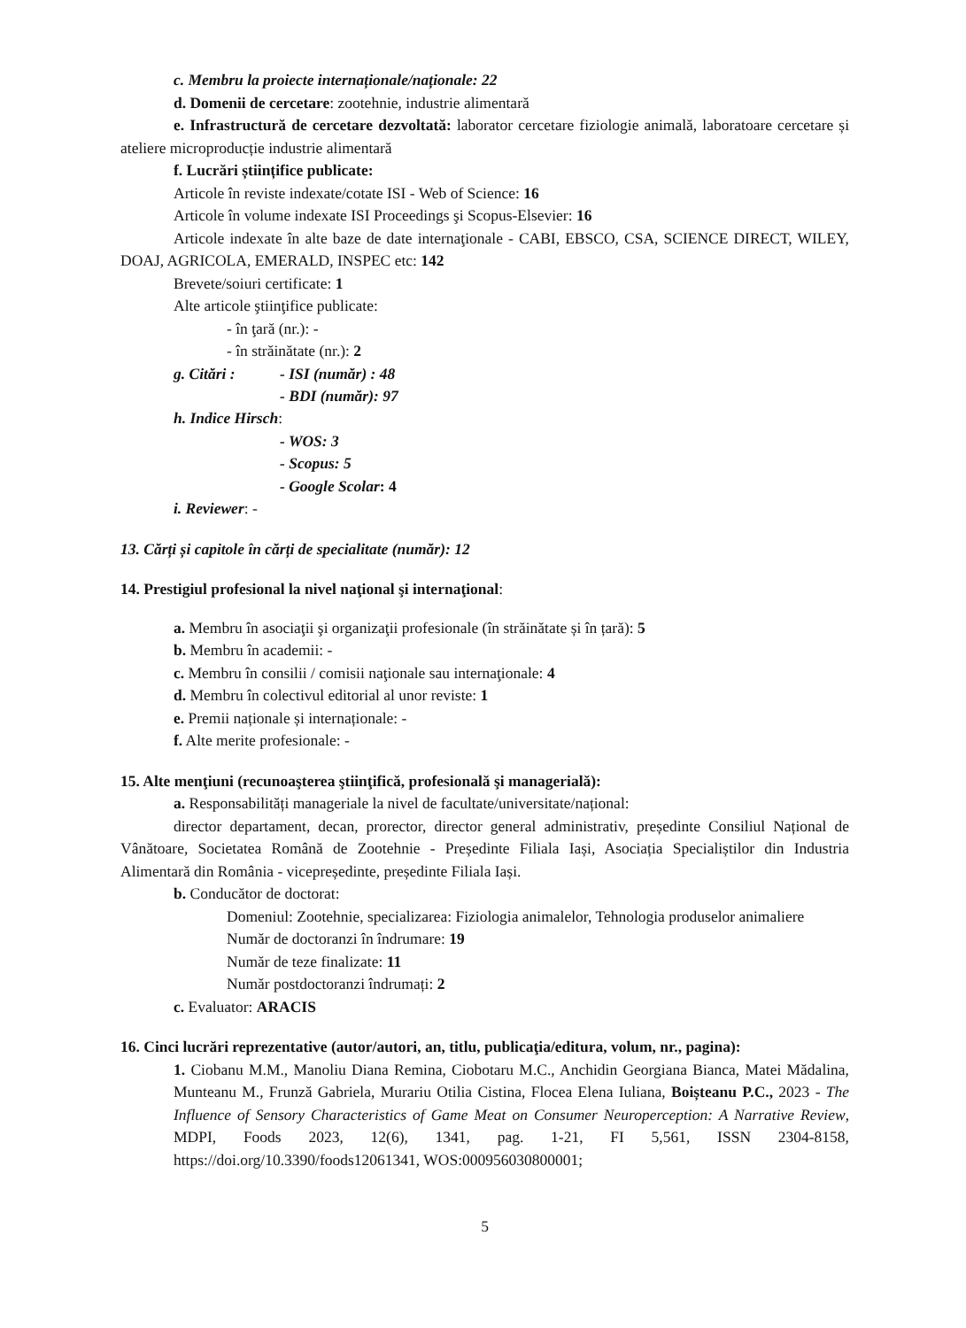c. Membru la proiecte internaționale/naționale: 22
d. Domenii de cercetare: zootehnie, industrie alimentară
e. Infrastructură de cercetare dezvoltată: laborator cercetare fiziologie animală, laboratoare cercetare și ateliere microproducție industrie alimentară
f. Lucrări științifice publicate:
Articole în reviste indexate/cotate ISI - Web of Science: 16
Articole în volume indexate ISI Proceedings şi Scopus-Elsevier: 16
Articole indexate în alte baze de date internaţionale - CABI, EBSCO, CSA, SCIENCE DIRECT, WILEY, DOAJ, AGRICOLA, EMERALD, INSPEC etc: 142
Brevete/soiuri certificate: 1
Alte articole ştiinţifice publicate:
- în ţară (nr.): -
- în străinătate (nr.): 2
g. Citări : - ISI (număr) : 48
- BDI (număr): 97
h. Indice Hirsch:
- WOS: 3
- Scopus: 5
- Google Scolar: 4
i. Reviewer: -
13. Cărți și capitole în cărți de specialitate (număr): 12
14. Prestigiul profesional la nivel naţional şi internaţional:
a. Membru în asociaţii şi organizaţii profesionale (în străinătate și în țară): 5
b. Membru în academii: -
c. Membru în consilii / comisii naţionale sau internaţionale: 4
d. Membru în colectivul editorial al unor reviste: 1
e. Premii naționale și internaționale: -
f. Alte merite profesionale: -
15. Alte menţiuni (recunoaşterea ştiinţifică, profesională şi managerială):
a. Responsabilități manageriale la nivel de facultate/universitate/național:
director departament, decan, prorector, director general administrativ, președinte Consiliul Național de Vânătoare, Societatea Română de Zootehnie - Președinte Filiala Iași, Asociația Specialiștilor din Industria Alimentară din România - vicepreședinte, președinte Filiala Iași.
b. Conducător de doctorat:
Domeniul: Zootehnie, specializarea: Fiziologia animalelor, Tehnologia produselor animaliere
Număr de doctoranzi în îndrumare: 19
Număr de teze finalizate: 11
Număr postdoctoranzi îndrumați: 2
c. Evaluator: ARACIS
16. Cinci lucrări reprezentative (autor/autori, an, titlu, publicaţia/editura, volum, nr., pagina):
1. Ciobanu M.M., Manoliu Diana Remina, Ciobotaru M.C., Anchidin Georgiana Bianca, Matei Mădalina, Munteanu M., Frunză Gabriela, Murariu Otilia Cistina, Flocea Elena Iuliana, Boișteanu P.C., 2023 - The Influence of Sensory Characteristics of Game Meat on Consumer Neuroperception: A Narrative Review, MDPI, Foods 2023, 12(6), 1341, pag. 1-21, FI 5,561, ISSN 2304-8158, https://doi.org/10.3390/foods12061341, WOS:000956030800001;
5